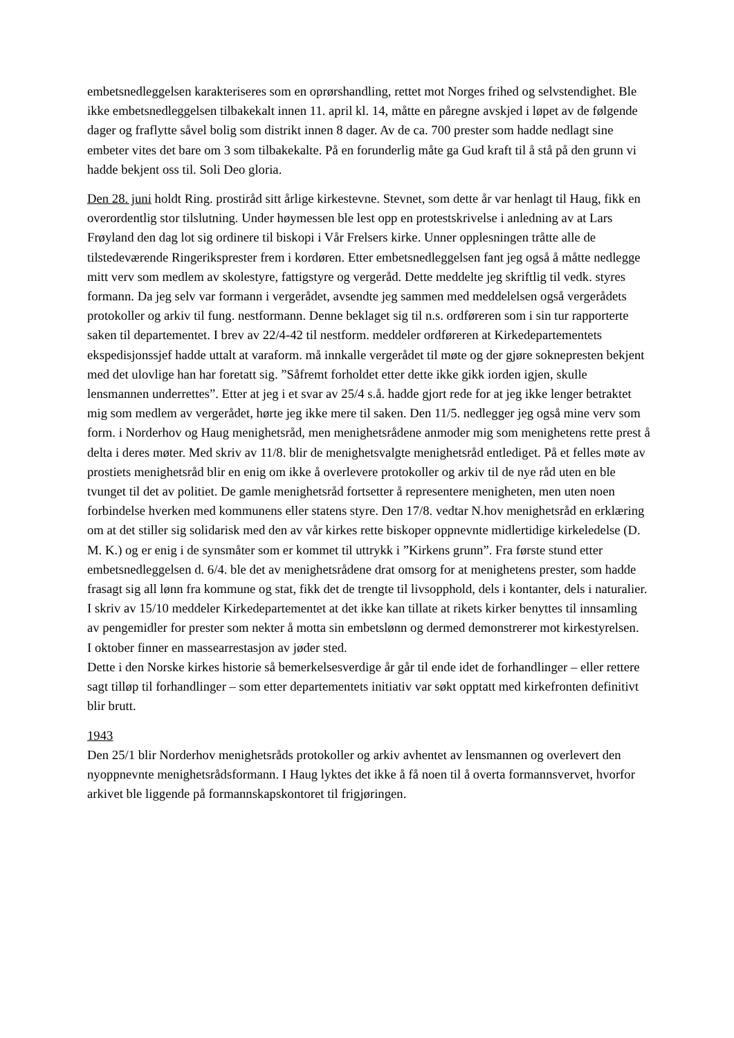embetsnedleggelsen karakteriseres som en oprørshandling, rettet mot Norges frihed og selvstendighet. Ble ikke embetsnedleggelsen tilbakekalt innen 11. april kl. 14, måtte en påregne avskjed i løpet av de følgende dager og fraflytte såvel bolig som distrikt innen 8 dager. Av de ca. 700 prester som hadde nedlagt sine embeter vites det bare om 3 som tilbakekalte. På en forunderlig måte ga Gud kraft til å stå på den grunn vi hadde bekjent oss til. Soli Deo gloria.
Den 28. juni holdt Ring. prostiråd sitt årlige kirkestevne. Stevnet, som dette år var henlagt til Haug, fikk en overordentlig stor tilslutning. Under høymessen ble lest opp en protestskrivelse i anledning av at Lars Frøyland den dag lot sig ordinere til biskopi i Vår Frelsers kirke. Unner opplesningen tråtte alle de tilstedeværende Ringeriksprester frem i kordøren. Etter embetsnedleggelsen fant jeg også å måtte nedlegge mitt verv som medlem av skolestyre, fattigstyre og vergeråd. Dette meddelte jeg skriftlig til vedk. styres formann. Da jeg selv var formann i vergerådet, avsendte jeg sammen med meddelelsen også vergerådets protokoller og arkiv til fung. nestformann. Denne beklaget sig til n.s. ordføreren som i sin tur rapporterte saken til departementet. I brev av 22/4-42 til nestform. meddeler ordføreren at Kirkedepartementets ekspedisjonssjef hadde uttalt at varaform. må innkalle vergerådet til møte og der gjøre soknepresten bekjent med det ulovlige han har foretatt sig. ”Såfremt forholdet etter dette ikke gikk iorden igjen, skulle lensmannen underrettes”. Etter at jeg i et svar av 25/4 s.å. hadde gjort rede for at jeg ikke lenger betraktet mig som medlem av vergerådet, hørte jeg ikke mere til saken. Den 11/5. nedlegger jeg også mine verv som form. i Norderhov og Haug menighetsråd, men menighetsrådene anmoder mig som menighetens rette prest å delta i deres møter. Med skriv av 11/8. blir de menighetsvalgte menighetsråd entlediget. På et felles møte av prostiets menighetsråd blir en enig om ikke å overlevere protokoller og arkiv til de nye råd uten en ble tvunget til det av politiet. De gamle menighetsråd fortsetter å representere menigheten, men uten noen forbindelse hverken med kommunens eller statens styre. Den 17/8. vedtar N.hov menighetsråd en erklæring om at det stiller sig solidarisk med den av vår kirkes rette biskoper oppnevnte midlertidige kirkeledelse (D. M. K.) og er enig i de synsmåter som er kommet til uttrykk i ”Kirkens grunn”. Fra første stund etter embetsnedleggelsen d. 6/4. ble det av menighetsrådene drat omsorg for at menighetens prester, som hadde frasagt sig all lønn fra kommune og stat, fikk det de trengte til livsopphold, dels i kontanter, dels i naturalier. I skriv av 15/10 meddeler Kirkedepartementet at det ikke kan tillate at rikets kirker benyttes til innsamling av pengemidler for prester som nekter å motta sin embetslønn og dermed demonstrerer mot kirkestyrelsen.
I oktober finner en massearrestasjon av jøder sted.
Dette i den Norske kirkes historie så bemerkelsesverdige år går til ende idet de forhandlinger – eller rettere sagt tilløp til forhandlinger – som etter departementets initiativ var søkt opptatt med kirkefronten definitivt blir brutt.
1943
Den 25/1 blir Norderhov menighetsråds protokoller og arkiv avhentet av lensmannen og overlevert den nyoppnevnte menighetsrådsformann. I Haug lyktes det ikke å få noen til å overta formannsvervet, hvorfor arkivet ble liggende på formannskapskontoret til frigjøringen.